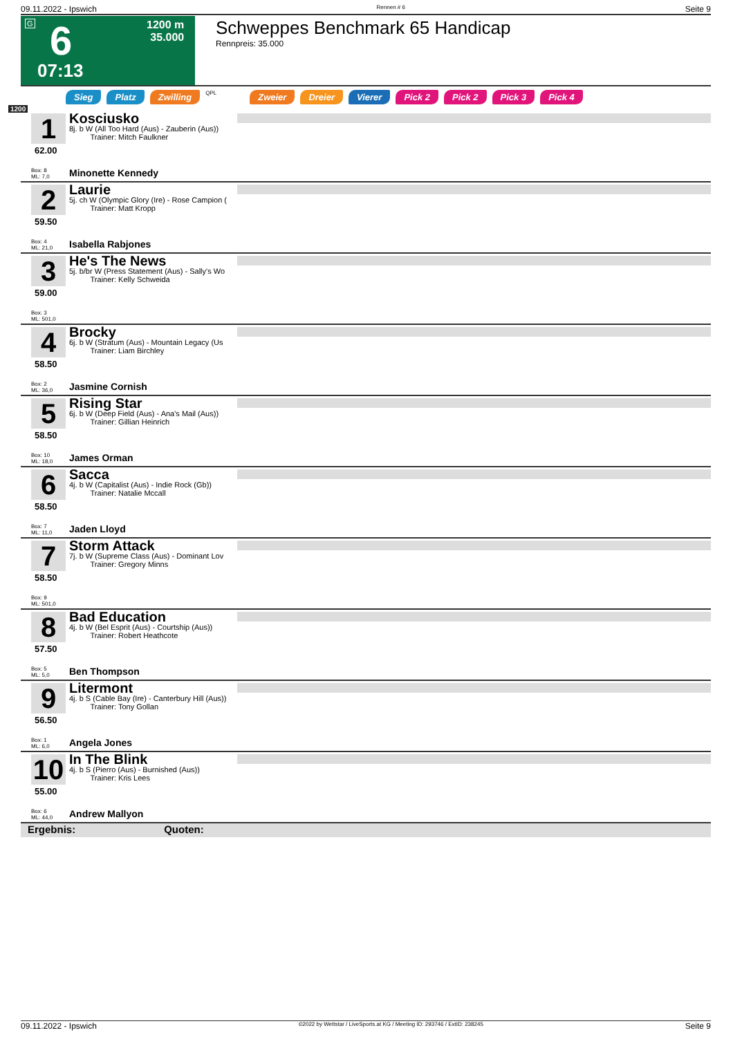09.11.2022 - Ipswich Rennen # 6 Seite 9
G 6
07:13
1200 m
35.000
Schweppes Benchmark 65 Handicap
Rennpreis: 35.000
Sieg Platz Zwilling QPL Zweier Dreier Vierer Pick 2 Pick 2 Pick 3 Pick 4
1200
1
62.00
Box: 8
ML: 7,0
Kosciusko
8j. b W (All Too Hard (Aus) - Zauberin (Aus))
Trainer: Mitch Faulkner
Minonette Kennedy
2
59.50
Box: 4
ML: 21,0
Laurie
5j. ch W (Olympic Glory (Ire) - Rose Campion (
Trainer: Matt Kropp
Isabella Rabjones
3
59.00
Box: 3
ML: 501,0
He's The News
5j. b/br W (Press Statement (Aus) - Sally's Wo
Trainer: Kelly Schweida
4
58.50
Box: 2
ML: 36,0
Brocky
6j. b W (Stratum (Aus) - Mountain Legacy (Us
Trainer: Liam Birchley
Jasmine Cornish
5
58.50
Box: 10
ML: 18,0
Rising Star
6j. b W (Deep Field (Aus) - Ana's Mail (Aus))
Trainer: Gillian Heinrich
James Orman
6
58.50
Box: 7
ML: 11,0
Sacca
4j. b W (Capitalist (Aus) - Indie Rock (Gb))
Trainer: Natalie Mccall
Jaden Lloyd
7
58.50
Box: 9
ML: 501,0
Storm Attack
7j. b W (Supreme Class (Aus) - Dominant Lov
Trainer: Gregory Minns
8
57.50
Box: 5
ML: 5,0
Bad Education
4j. b W (Bel Esprit (Aus) - Courtship (Aus))
Trainer: Robert Heathcote
Ben Thompson
9
56.50
Box: 1
ML: 6,0
Litermont
4j. b S (Cable Bay (Ire) - Canterbury Hill (Aus))
Trainer: Tony Gollan
Angela Jones
10
55.00
Box: 6
ML: 44,0
In The Blink
4j. b S (Pierro (Aus) - Burnished (Aus))
Trainer: Kris Lees
Andrew Mallyon
Ergebnis: Quoten:
09.11.2022 - Ipswich ©2022 by Wettstar / LiveSports.at KG / Meeting ID: 293746 / ExtID: 238245 Seite 9